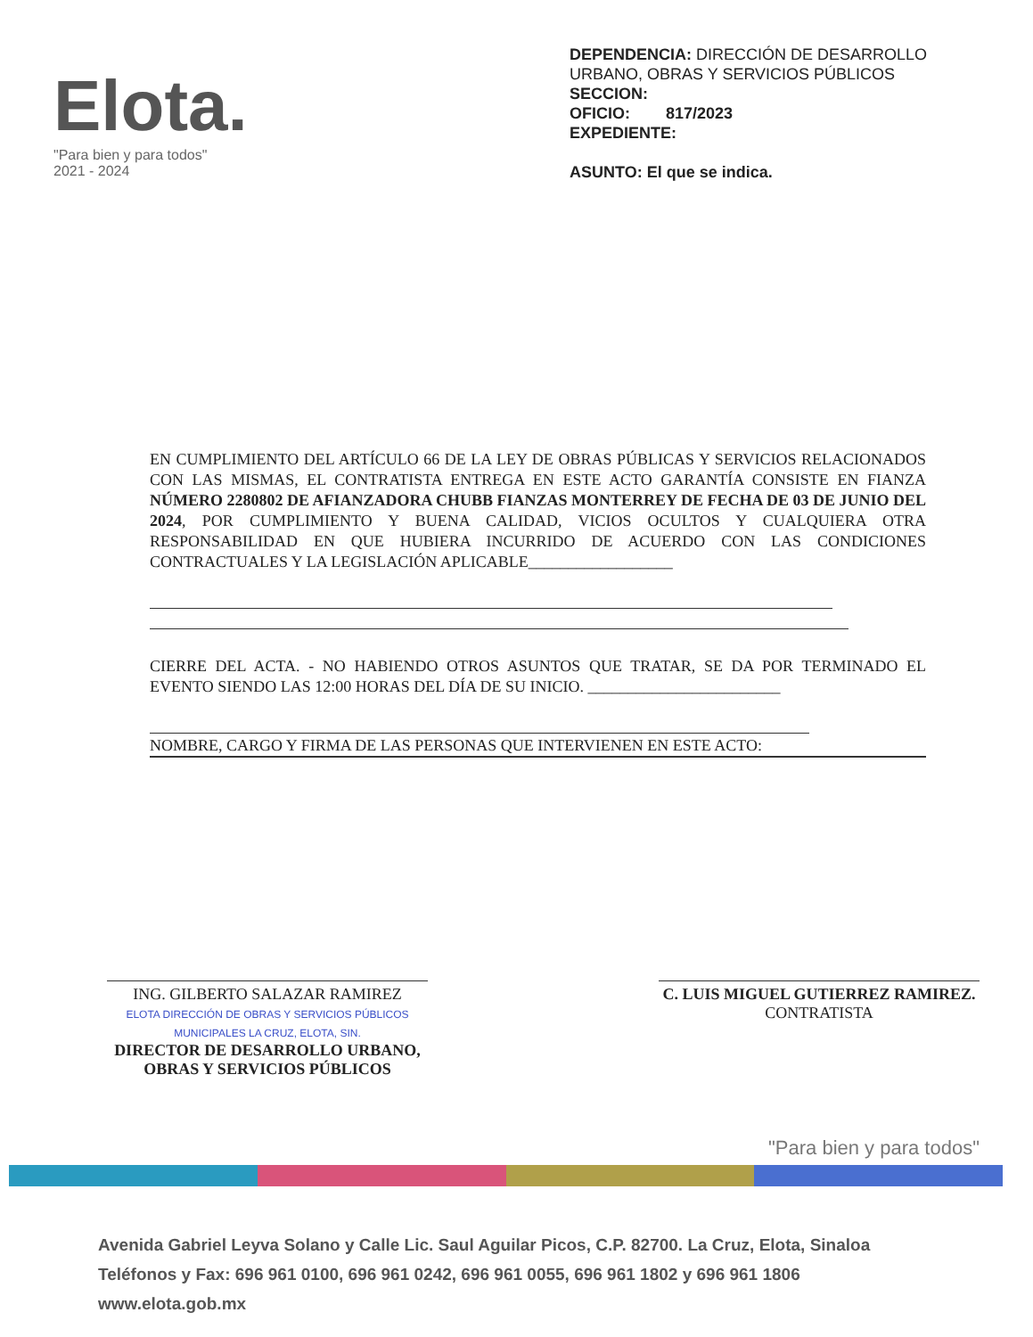Elota.
"Para bien y para todos"
2021 - 2024
DEPENDENCIA: DIRECCIÓN DE DESARROLLO URBANO, OBRAS Y SERVICIOS PÚBLICOS
SECCION:
OFICIO: 817/2023
EXPEDIENTE:
ASUNTO: El que se indica.
EN CUMPLIMIENTO DEL ARTÍCULO 66 DE LA LEY DE OBRAS PÚBLICAS Y SERVICIOS RELACIONADOS CON LAS MISMAS, EL CONTRATISTA ENTREGA EN ESTE ACTO GARANTÍA CONSISTE EN FIANZA NÚMERO 2280802 DE AFIANZADORA CHUBB FIANZAS MONTERREY DE FECHA DE 03 DE JUNIO DEL 2024, POR CUMPLIMIENTO Y BUENA CALIDAD, VICIOS OCULTOS Y CUALQUIERA OTRA RESPONSABILIDAD EN QUE HUBIERA INCURRIDO DE ACUERDO CON LAS CONDICIONES CONTRACTUALES Y LA LEGISLACIÓN APLICABLE__________________
CIERRE DEL ACTA. - NO HABIENDO OTROS ASUNTOS QUE TRATAR, SE DA POR TERMINADO EL EVENTO SIENDO LAS 12:00 HORAS DEL DÍA DE SU INICIO. ________________________
NOMBRE, CARGO Y FIRMA DE LAS PERSONAS QUE INTERVIENEN EN ESTE ACTO:
ING. GILBERTO SALAZAR RAMIREZ
ELOTA DIRECCIÓN DE OBRAS Y SERVICIOS PÚBLICOS MUNICIPALES LA CRUZ, ELOTA, SIN.
DIRECTOR DE DESARROLLO URBANO, OBRAS Y SERVICIOS PÚBLICOS
C. LUIS MIGUEL GUTIERREZ RAMIREZ.
CONTRATISTA
"Para bien y para todos"
Avenida Gabriel Leyva Solano y Calle Lic. Saul Aguilar Picos, C.P. 82700. La Cruz, Elota, Sinaloa
Teléfonos y Fax: 696 961 0100, 696 961 0242, 696 961 0055, 696 961 1802 y 696 961 1806
www.elota.gob.mx